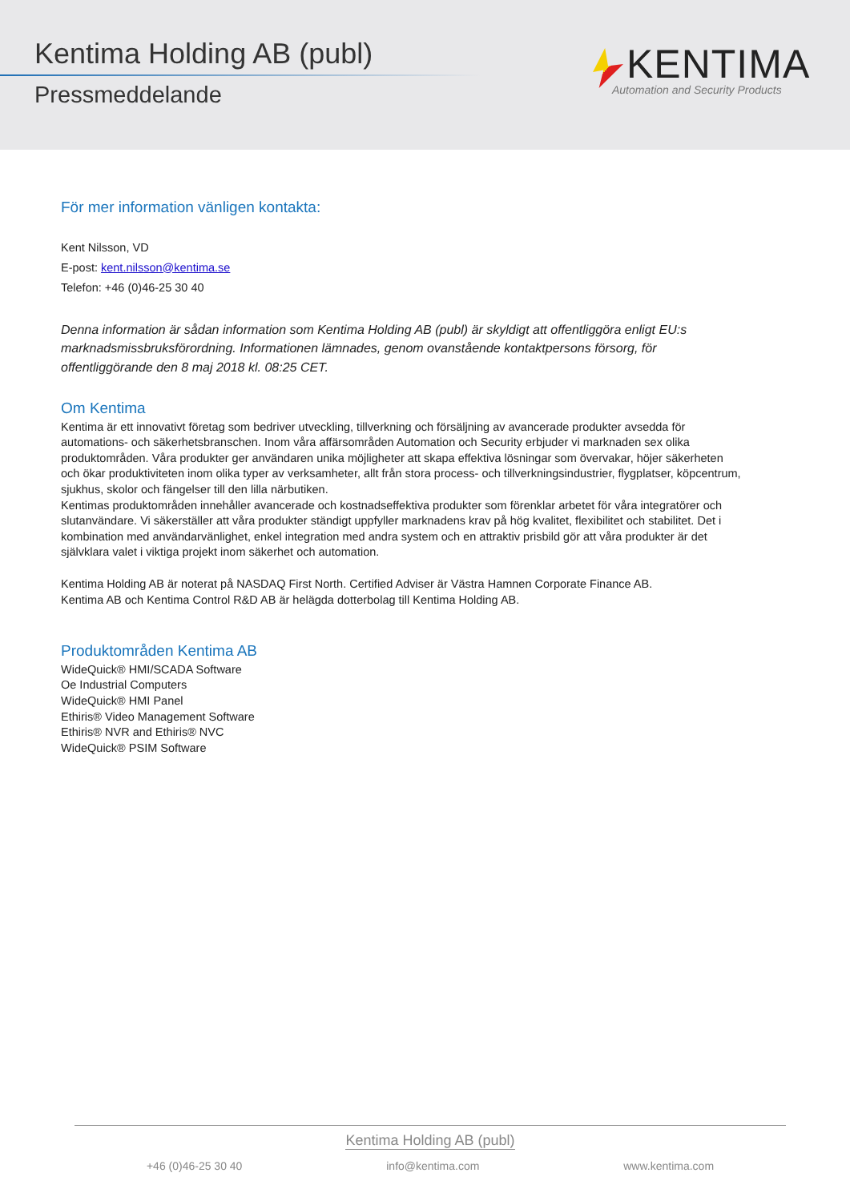Kentima Holding AB (publ)
Pressmeddelande
KENTIMA
Automation and Security Products
För mer information vänligen kontakta:
Kent Nilsson, VD
E-post: kent.nilsson@kentima.se
Telefon: +46 (0)46-25 30 40
Denna information är sådan information som Kentima Holding AB (publ) är skyldigt att offentliggöra enligt EU:s marknadsmissbruksförordning. Informationen lämnades, genom ovanstående kontaktpersons försorg, för offentliggörande den 8 maj 2018 kl. 08:25 CET.
Om Kentima
Kentima är ett innovativt företag som bedriver utveckling, tillverkning och försäljning av avancerade produkter avsedda för automations- och säkerhetsbranschen. Inom våra affärsområden Automation och Security erbjuder vi marknaden sex olika produktområden. Våra produkter ger användaren unika möjligheter att skapa effektiva lösningar som övervakar, höjer säkerheten och ökar produktiviteten inom olika typer av verksamheter, allt från stora process- och tillverkningsindustrier, flygplatser, köpcentrum, sjukhus, skolor och fängelser till den lilla närbutiken.
Kentimas produktområden innehåller avancerade och kostnadseffektiva produkter som förenklar arbetet för våra integratörer och slutanvändare. Vi säkerställer att våra produkter ständigt uppfyller marknadens krav på hög kvalitet, flexibilitet och stabilitet. Det i kombination med användarvänlighet, enkel integration med andra system och en attraktiv prisbild gör att våra produkter är det självklara valet i viktiga projekt inom säkerhet och automation.
Kentima Holding AB är noterat på NASDAQ First North. Certified Adviser är Västra Hamnen Corporate Finance AB.
Kentima AB och Kentima Control R&D AB är helägda dotterbolag till Kentima Holding AB.
Produktområden Kentima AB
WideQuick® HMI/SCADA Software
Oe Industrial Computers
WideQuick® HMI Panel
Ethiris® Video Management Software
Ethiris® NVR and Ethiris® NVC
WideQuick® PSIM Software
Kentima Holding AB (publ)
+46 (0)46-25 30 40 info@kentima.com www.kentima.com